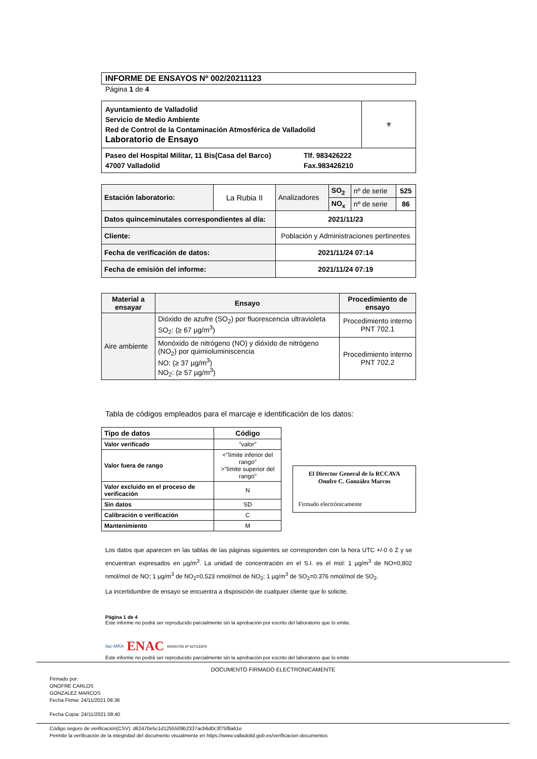INFORME DE ENSAYOS Nº 002/20211123
Página 1 de 4
| Ayuntamiento de Valladolid Servicio de Medio Ambiente Red de Control de la Contaminación Atmosférica de Valladolid Laboratorio de Ensayo | ⚜ |
| Paseo del Hospital Militar, 11 Bis(Casa del Barco) 47007 Valladolid Tlf. 983426222 Fax.983426210 | |
| Estación laboratorio: | La Rubia II | Analizadores | SO<sub>2</sub> | nº de serie | 525 |
| | | | NO<sub>x</sub> | nº de serie | 86 |
| Datos quinceminutales correspondientes al día: | | 2021/11/23 | | | |
| Cliente: | | Población y Administraciones pertinentes | | | |
| Fecha de verificación de datos: | | 2021/11/24 07:14 | | | |
| Fecha de emisión del informe: | | 2021/11/24 07:19 | | | |
| Material a ensayar | Ensayo | Procedimiento de ensayo |
| --- | --- | --- |
| Aire ambiente | Dióxido de azufre (SO<sub>2</sub>) por fluorescencia ultravioleta SO<sub>2</sub>: (≥ 67 µg/m<sup>3</sup>) | Procedimiento interno PNT 702.1 |
| | Monóxido de nitrógeno (NO) y dióxido de nitrógeno (NO<sub>2</sub>) por quimioluminiscencia NO: (≥ 37 µg/m<sup>3</sup>) NO<sub>2</sub>: (≥ 57 µg/m<sup>3</sup>) | Procedimiento interno PNT 702.2 |
Tabla de códigos empleados para el marcaje e identificación de los datos:
| Tipo de datos | Código |
| --- | --- |
| Valor verificado | "valor" |
| Valor fuera de rango | <"límite inferior del rango" >"límite superior del rango" |
| Valor excluido en el proceso de verificación | N |
| Sin datos | SD |
| Calibración o verificación | C |
| Mantenimiento | M |
El Director General de la RCCAVA
Onofre C. González Marcos
Firmado electrónicamente
Los datos que aparecen en las tablas de las páginas siguientes se corresponden con la hora UTC +/-0 ó Z y se encuentran expresados en µg/m<sup>3</sup>. La unidad de concentración en el S.I. es el mol: 1 µg/m<sup>3</sup> de NO=0,802 nmol/mol de NO; 1 µg/m<sup>3</sup> de NO<sub>2</sub>=0,523 nmol/mol de NO<sub>2</sub>; 1 µg/m<sup>3</sup> de SO<sub>2</sub>=0.376 nmol/mol de SO<sub>2</sub>.
La incertidumbre de ensayo se encuentra a disposición de cualquier cliente que lo solicite.
Página 1 de 4
Este informe no podrá ser reproducido parcialmente sin la aprobación por escrito del laboratorio que lo emite.
ilac-MRA ENAC ENSAYOS Nº 627/LE870
Este informe no podrá ser reproducido parcialmente sin la aprobación por escrito del laboratorio que lo emite.
DOCUMENTO FIRMADO ELECTRONICAMENTE
Firmado por:
ONOFRE CARLOS
GONZALEZ MARCOS
Fecha Firma: 24/11/2021 08:36
Fecha Copia: 24/11/2021 08:40
Código seguro de verificación(CSV): d62470e5c1d1255509b2337acb6d0c3f75f8a61e
Permite la verificación de la integridad del documento visualmente en https://www.valladolid.gob.es/verificacion-documentos